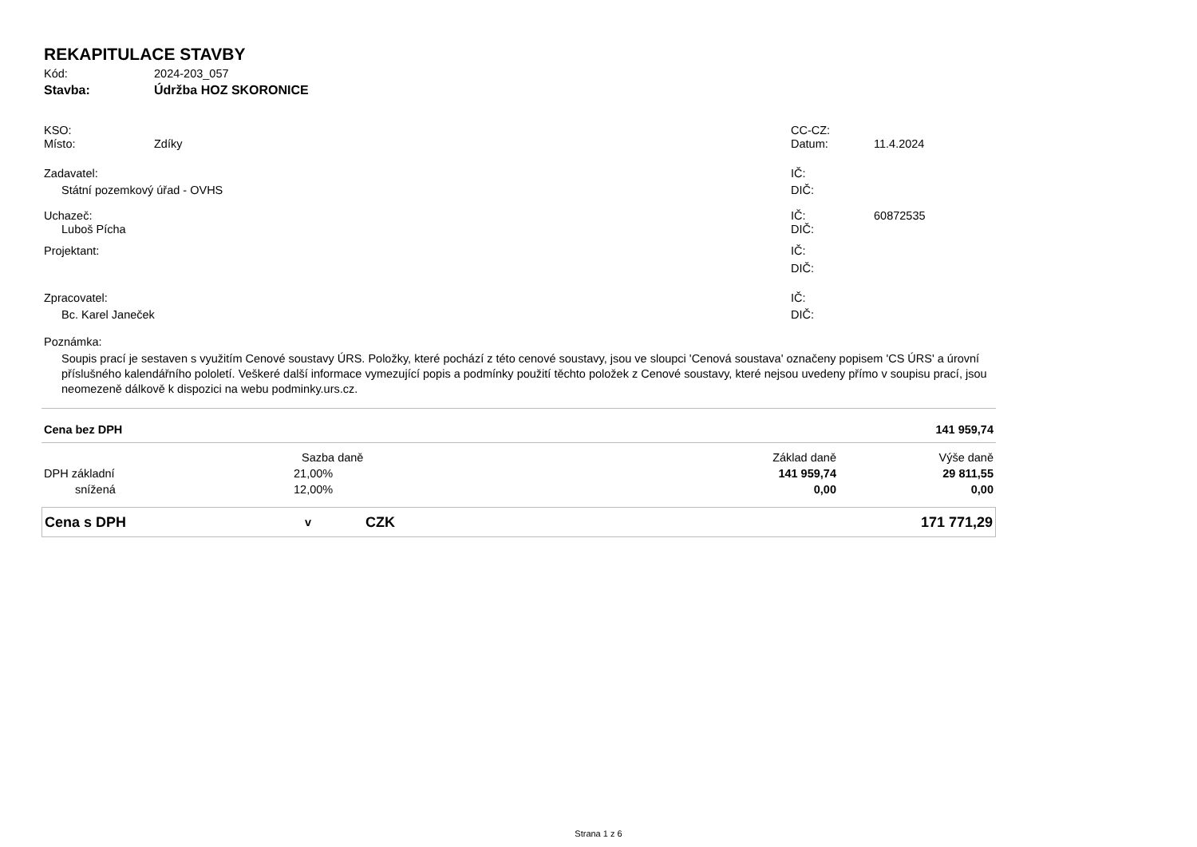REKAPITULACE STAVBY
Kód: 2024-203_057
Stavba: Údržba HOZ SKORONICE
KSO: CC-CZ:
Místo: Zdíky Datum: 11.4.2024
Zadavatel: IČ:
Státní pozemkový úřad - OVHS DIČ:
Uchazeč: IČ: 60872535
Luboš Pícha DIČ:
Projektant: IČ:
DIČ:
Zpracovatel: IČ:
Bc. Karel Janeček DIČ:
Poznámka:
Soupis prací je sestaven s využitím Cenové soustavy ÚRS. Položky, které pochází z této cenové soustavy, jsou ve sloupci 'Cenová soustava' označeny popisem 'CS ÚRS' a úrovní příslušného kalendářního pololetí. Veškeré další informace vymezující popis a podmínky použití těchto položek z Cenové soustavy, které nejsou uvedeny přímo v soupisu prací, jsou neomezeně dálkově k dispozici na webu podminky.urs.cz.
| Cena bez DPH | | | 141 959,74 |
| | Sazba daně | Základ daně | Výše daně |
| DPH základní | 21,00% | 141 959,74 | 29 811,55 |
| snížená | 12,00% | 0,00 | 0,00 |
| Cena s DPH | v | CZK | 171 771,29 |
Strana 1 z 6